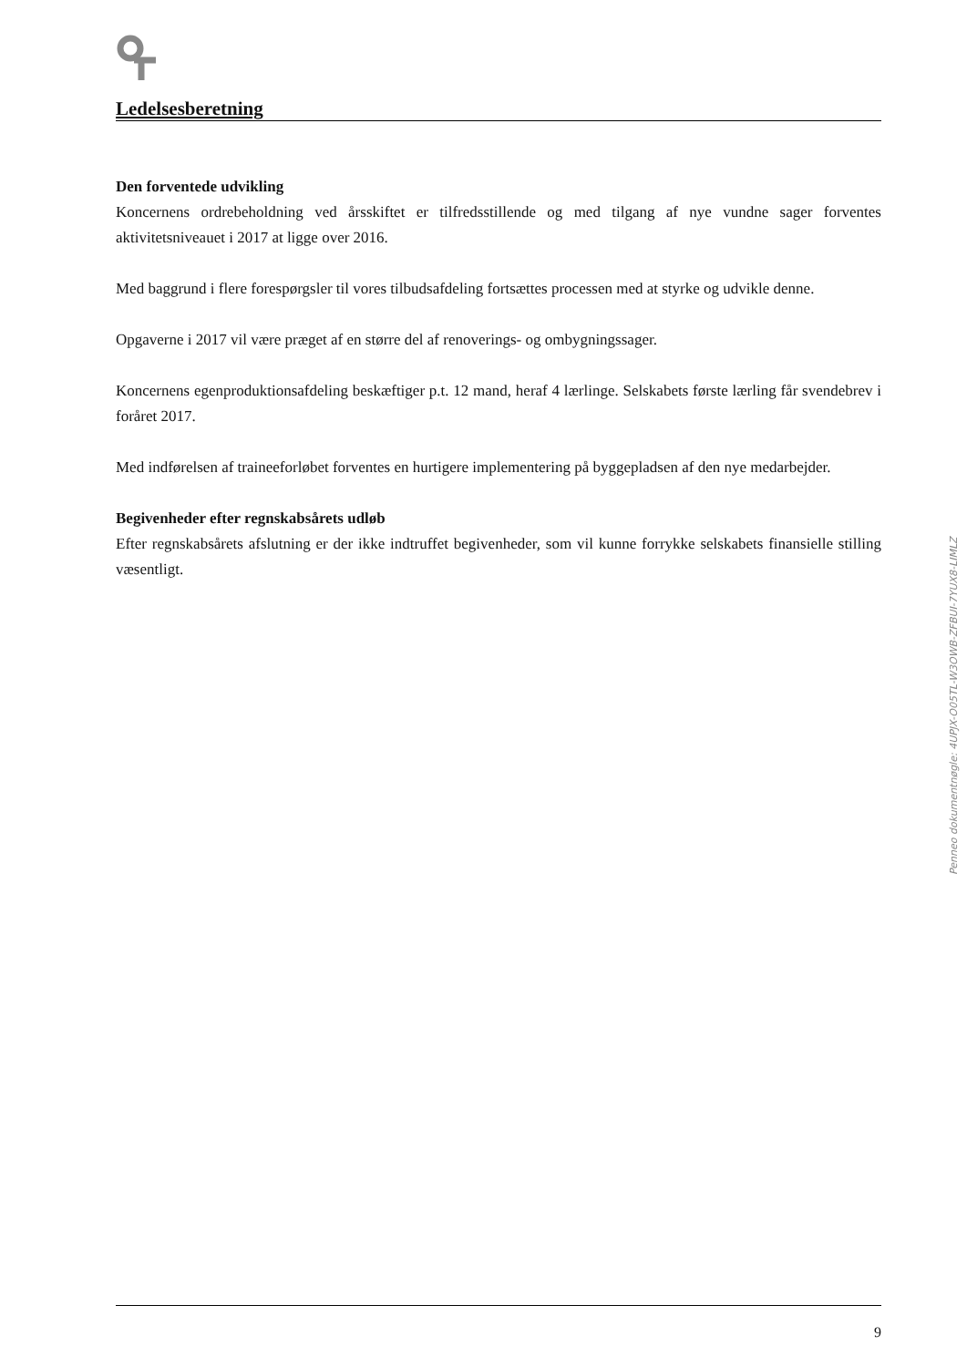Ledelsesberetning
Den forventede udvikling
Koncernens ordrebeholdning ved årsskiftet er tilfredsstillende og med tilgang af nye vundne sager forventes aktivitetsniveauet i 2017 at ligge over 2016.
Med baggrund i flere forespørgsler til vores tilbudsafdeling fortsættes processen med at styrke og udvikle denne.
Opgaverne i 2017 vil være præget af en større del af renoverings- og ombygningssager.
Koncernens egenproduktionsafdeling beskæftiger p.t. 12 mand, heraf 4 lærlinge. Selskabets første lærling får svendebrev i foråret 2017.
Med indførelsen af traineeforløbet forventes en hurtigere implementering på byggepladsen af den nye medarbejder.
Begivenheder efter regnskabsårets udløb
Efter regnskabsårets afslutning er der ikke indtruffet begivenheder, som vil kunne forrykke selskabets finansielle stilling væsentligt.
Penneo dokumentnøgle: 4UPJX-O05TL-W3OWB-ZFBUI-7YUX8-LIMLZ
9